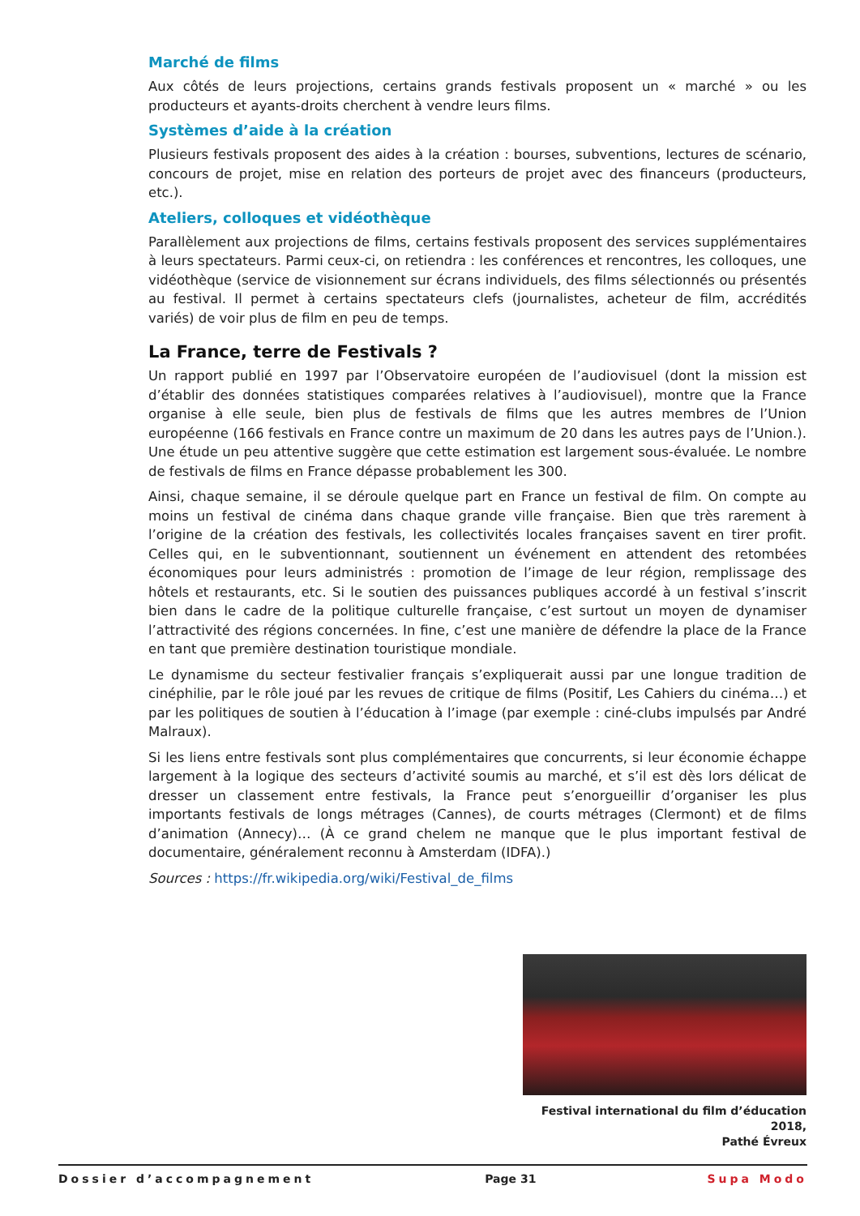Marché de films
Aux côtés de leurs projections, certains grands festivals proposent un « marché » ou les producteurs et ayants-droits cherchent à vendre leurs films.
Systèmes d’aide à la création
Plusieurs festivals proposent des aides à la création : bourses, subventions, lectures de scénario, concours de projet, mise en relation des porteurs de projet avec des financeurs (producteurs, etc.).
Ateliers, colloques et vidéothèque
Parallèlement aux projections de films, certains festivals proposent des services supplémentaires à leurs spectateurs. Parmi ceux-ci, on retiendra : les conférences et rencontres, les colloques, une vidéothèque (service de visionnement sur écrans individuels, des films sélectionnés ou présentés au festival. Il permet à certains spectateurs clefs (journalistes, acheteur de film, accrédités variés) de voir plus de film en peu de temps.
La France, terre de Festivals ?
Un rapport publié en 1997 par l’Observatoire européen de l’audiovisuel (dont la mission est d’établir des données statistiques comparées relatives à l’audiovisuel), montre que la France organise à elle seule, bien plus de festivals de films que les autres membres de l’Union européenne (166 festivals en France contre un maximum de 20 dans les autres pays de l’Union.). Une étude un peu attentive suggère que cette estimation est largement sous-évaluée. Le nombre de festivals de films en France dépasse probablement les 300.
Ainsi, chaque semaine, il se déroule quelque part en France un festival de film. On compte au moins un festival de cinéma dans chaque grande ville française. Bien que très rarement à l’origine de la création des festivals, les collectivités locales françaises savent en tirer profit. Celles qui, en le subventionnant, soutiennent un événement en attendent des retombées économiques pour leurs administrés : promotion de l’image de leur région, remplissage des hôtels et restaurants, etc. Si le soutien des puissances publiques accordé à un festival s’inscrit bien dans le cadre de la politique culturelle française, c’est surtout un moyen de dynamiser l’attractivité des régions concernées. In fine, c’est une manière de défendre la place de la France en tant que première destination touristique mondiale.
Le dynamisme du secteur festivalier français s’expliquerait aussi par une longue tradition de cinéphilie, par le rôle joué par les revues de critique de films (Positif, Les Cahiers du cinéma…) et par les politiques de soutien à l’éducation à l’image (par exemple : ciné-clubs impulsés par André Malraux).
Si les liens entre festivals sont plus complémentaires que concurrents, si leur économie échappe largement à la logique des secteurs d’activité soumis au marché, et s’il est dès lors délicat de dresser un classement entre festivals, la France peut s’enorgueillir d’organiser les plus importants festivals de longs métrages (Cannes), de courts métrages (Clermont) et de films d’animation (Annecy)… (À ce grand chelem ne manque que le plus important festival de documentaire, généralement reconnu à Amsterdam (IDFA).)
Sources : https://fr.wikipedia.org/wiki/Festival_de_films
Festival international du film d’éducation 2018,
Pathé Évreux
Dossier d’accompagnement Page 31 Supa Modo